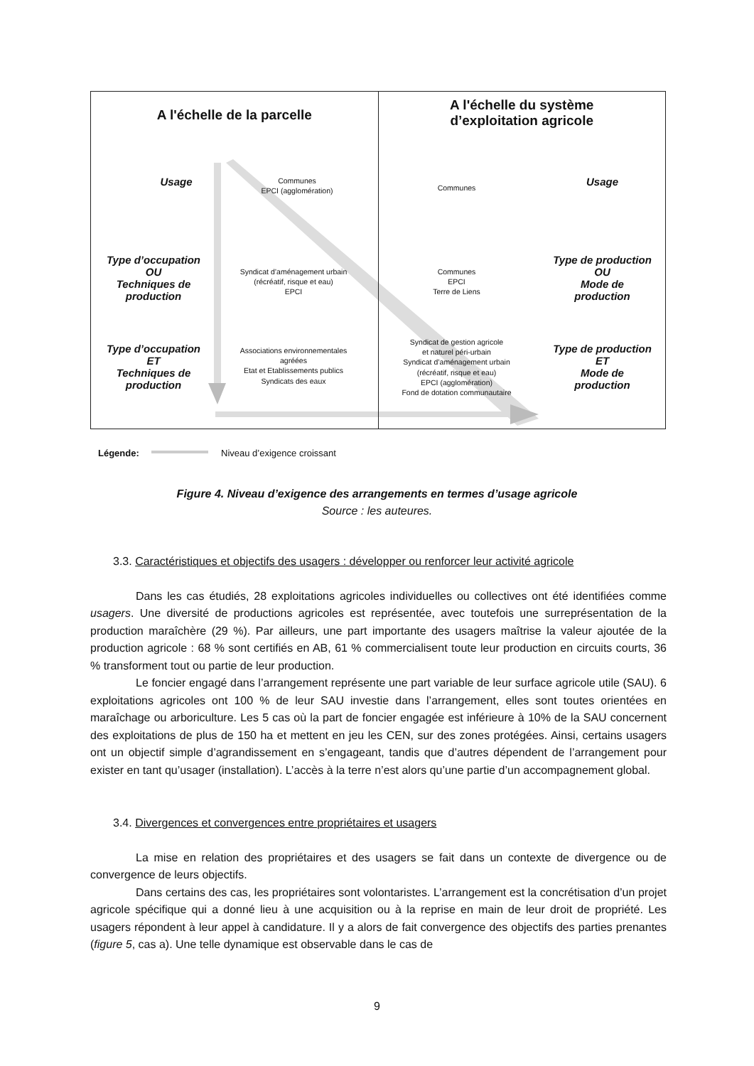A l'échelle de la parcelle
Usage
Type d’occupation
OU
Techniques de
production
Type d’occupation
ET
Techniques de
production
Communes
EPCI (agglomération)
Syndicat d’aménagement urbain
(récréatif, risque et eau)
EPCI
Associations environnementales agréées
Etat et Etablissements publics
Syndicats des eaux
A l'échelle du système
d’exploitation agricole
Communes
Communes
EPCI
Terre de Liens
Syndicat de gestion agricole
et naturel péri-urbain
Syndicat d’aménagement urbain
(récréatif, risque et eau)
EPCI (agglomération)
Fond de dotation communautaire
Usage
Type de production
OU
Mode de
production
Type de production
ET
Mode de
production
Légende: Niveau d’exigence croissant
Figure 4. Niveau d’exigence des arrangements en termes d’usage agricole
Source : les auteures.
3.3. Caractéristiques et objectifs des usagers : développer ou renforcer leur activité agricole
Dans les cas étudiés, 28 exploitations agricoles individuelles ou collectives ont été identifiées comme usagers. Une diversité de productions agricoles est représentée, avec toutefois une surreprésentation de la production maraîchère (29 %). Par ailleurs, une part importante des usagers maîtrise la valeur ajoutée de la production agricole : 68 % sont certifiés en AB, 61 % commercialisent toute leur production en circuits courts, 36 % transforment tout ou partie de leur production.
Le foncier engagé dans l’arrangement représente une part variable de leur surface agricole utile (SAU). 6 exploitations agricoles ont 100 % de leur SAU investie dans l’arrangement, elles sont toutes orientées en maraîchage ou arboriculture. Les 5 cas où la part de foncier engagée est inférieure à 10% de la SAU concernent des exploitations de plus de 150 ha et mettent en jeu les CEN, sur des zones protégées. Ainsi, certains usagers ont un objectif simple d’agrandissement en s’engageant, tandis que d’autres dépendent de l’arrangement pour exister en tant qu’usager (installation). L’accès à la terre n’est alors qu’une partie d’un accompagnement global.
3.4. Divergences et convergences entre propriétaires et usagers
La mise en relation des propriétaires et des usagers se fait dans un contexte de divergence ou de convergence de leurs objectifs.
Dans certains des cas, les propriétaires sont volontaristes. L’arrangement est la concrétisation d’un projet agricole spécifique qui a donné lieu à une acquisition ou à la reprise en main de leur droit de propriété. Les usagers répondent à leur appel à candidature. Il y a alors de fait convergence des objectifs des parties prenantes (figure 5, cas a). Une telle dynamique est observable dans le cas de
9